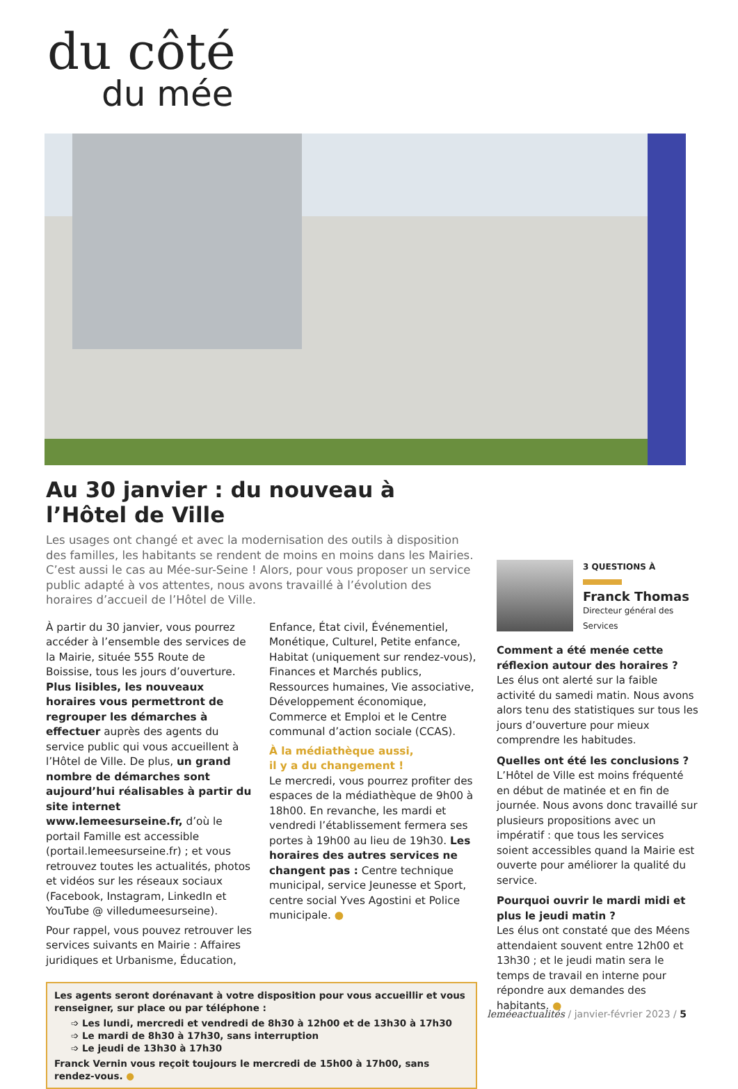du côté
du mée
Au 30 janvier : du nouveau à l’Hôtel de Ville
Les usages ont changé et avec la modernisation des outils à disposition des familles, les habitants se rendent de moins en moins dans les Mairies. C’est aussi le cas au Mée-sur-Seine ! Alors, pour vous proposer un service public adapté à vos attentes, nous avons travaillé à l’évolution des horaires d’accueil de l’Hôtel de Ville.
À partir du 30 janvier, vous pourrez accéder à l’ensemble des services de la Mairie, située 555 Route de Boissise, tous les jours d’ouverture. Plus lisibles, les nouveaux horaires vous permettront de regrouper les démarches à effectuer auprès des agents du service public qui vous accueillent à l’Hôtel de Ville. De plus, un grand nombre de démarches sont aujourd’hui réalisables à partir du site internet www.lemeesurseine.fr, d’où le portail Famille est accessible (portail.lemeesurseine.fr) ; et vous retrouvez toutes les actualités, photos et vidéos sur les réseaux sociaux (Facebook, Instagram, LinkedIn et YouTube @ villedumeesurseine).
Pour rappel, vous pouvez retrouver les services suivants en Mairie : Affaires juridiques et Urbanisme, Éducation,
Enfance, État civil, Événementiel, Monétique, Culturel, Petite enfance, Habitat (uniquement sur rendez-vous), Finances et Marchés publics, Ressources humaines, Vie associative, Développement économique, Commerce et Emploi et le Centre communal d’action sociale (CCAS).
À la médiathèque aussi,
il y a du changement !
Le mercredi, vous pourrez profiter des espaces de la médiathèque de 9h00 à 18h00. En revanche, les mardi et vendredi l’établissement fermera ses portes à 19h00 au lieu de 19h30. Les horaires des autres services ne changent pas : Centre technique municipal, service Jeunesse et Sport, centre social Yves Agostini et Police municipale. ●
Les agents seront dorénavant à votre disposition pour vous accueillir et vous renseigner, sur place ou par téléphone :
➩ Les lundi, mercredi et vendredi de 8h30 à 12h00 et de 13h30 à 17h30
➩ Le mardi de 8h30 à 17h30, sans interruption
➩ Le jeudi de 13h30 à 17h30
Franck Vernin vous reçoit toujours le mercredi de 15h00 à 17h00, sans rendez-vous. ●
3 QUESTIONS À
Franck Thomas
Directeur général des Services
Comment a été menée cette réflexion autour des horaires ?
Les élus ont alerté sur la faible activité du samedi matin. Nous avons alors tenu des statistiques sur tous les jours d’ouverture pour mieux comprendre les habitudes.
Quelles ont été les conclusions ?
L’Hôtel de Ville est moins fréquenté en début de matinée et en fin de journée. Nous avons donc travaillé sur plusieurs propositions avec un impératif : que tous les services soient accessibles quand la Mairie est ouverte pour améliorer la qualité du service.
Pourquoi ouvrir le mardi midi et plus le jeudi matin ?
Les élus ont constaté que des Méens attendaient souvent entre 12h00 et 13h30 ; et le jeudi matin sera le temps de travail en interne pour répondre aux demandes des habitants. ●
leméeactualités / janvier-février 2023 / 5